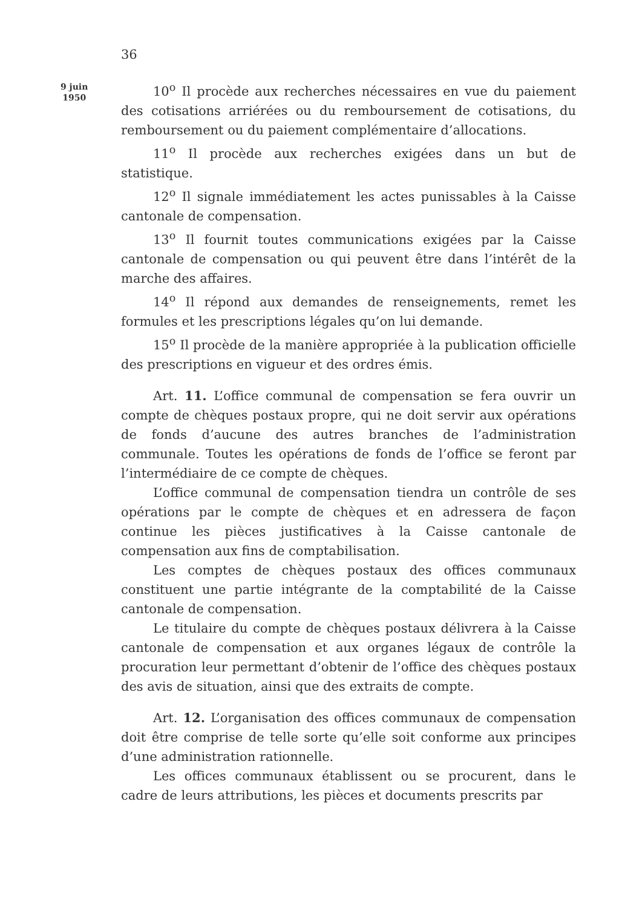36
9 juin
1950
10<sup>o</sup> Il procède aux recherches nécessaires en vue du paiement des cotisations arriérées ou du remboursement de cotisations, du remboursement ou du paiement complémentaire d’allocations.
11<sup>o</sup> Il procède aux recherches exigées dans un but de statistique.
12<sup>o</sup> Il signale immédiatement les actes punissables à la Caisse cantonale de compensation.
13<sup>o</sup> Il fournit toutes communications exigées par la Caisse cantonale de compensation ou qui peuvent être dans l’intérêt de la marche des affaires.
14<sup>o</sup> Il répond aux demandes de renseignements, remet les formules et les prescriptions légales qu’on lui demande.
15<sup>o</sup> Il procède de la manière appropriée à la publication officielle des prescriptions en vigueur et des ordres émis.
Art. 11. L’office communal de compensation se fera ouvrir un compte de chèques postaux propre, qui ne doit servir aux opérations de fonds d’aucune des autres branches de l’administration communale. Toutes les opérations de fonds de l’office se feront par l’intermédiaire de ce compte de chèques.
L’office communal de compensation tiendra un contrôle de ses opérations par le compte de chèques et en adressera de façon continue les pièces justificatives à la Caisse cantonale de compensation aux fins de comptabilisation.
Les comptes de chèques postaux des offices communaux constituent une partie intégrante de la comptabilité de la Caisse cantonale de compensation.
Le titulaire du compte de chèques postaux délivrera à la Caisse cantonale de compensation et aux organes légaux de contrôle la procuration leur permettant d’obtenir de l’office des chèques postaux des avis de situation, ainsi que des extraits de compte.
Art. 12. L’organisation des offices communaux de compensation doit être comprise de telle sorte qu’elle soit conforme aux principes d’une administration rationnelle.
Les offices communaux établissent ou se procurent, dans le cadre de leurs attributions, les pièces et documents prescrits par